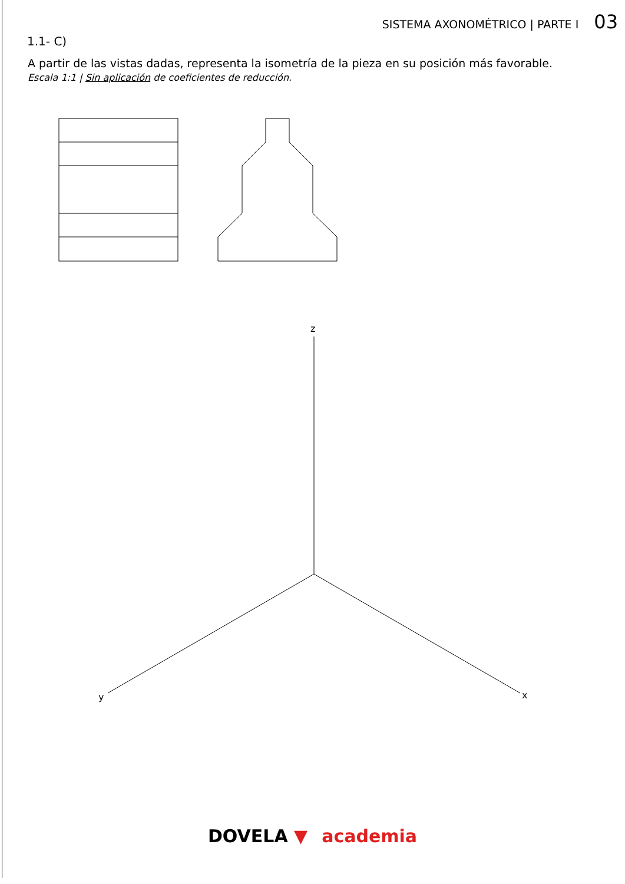SISTEMA AXONOMÉTRICO | PARTE I 03
1.1- C)
A partir de las vistas dadas, representa la isometría de la pieza en su posición más favorable.
Escala 1:1 | Sin aplicación de coeficientes de reducción.
z
y
x
DOVELA ▼ academia